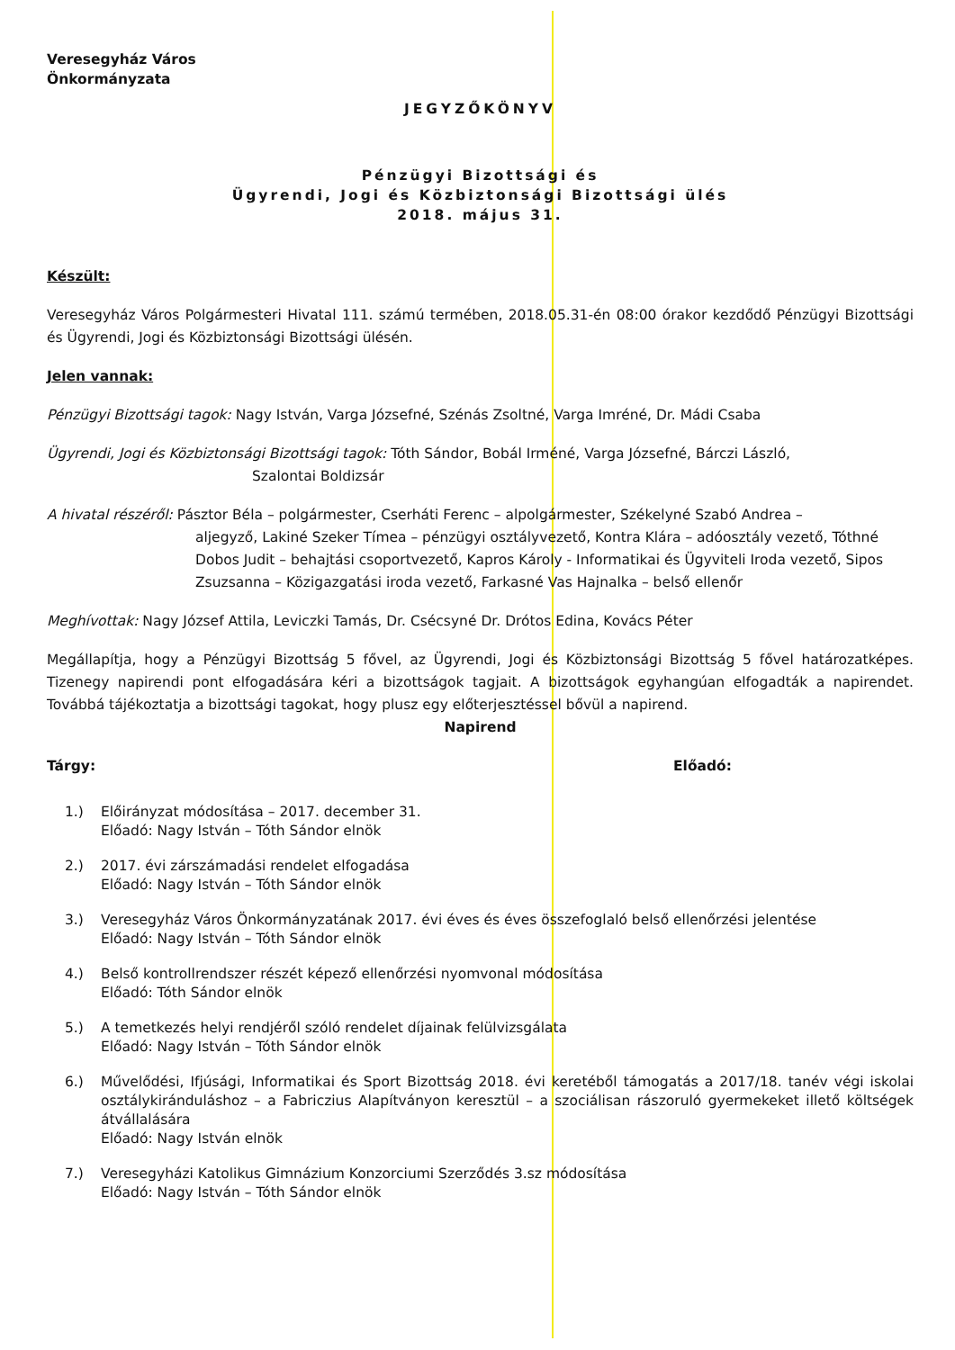Veresegyház Város
Önkormányzata
JEGYZŐKÖNYV
Pénzügyi Bizottsági és
Ügyrendi, Jogi és Közbiztonsági Bizottsági ülés
2018. május 31.
Készült:
Veresegyház Város Polgármesteri Hivatal 111. számú termében, 2018.05.31-én 08:00 órakor kezdődő Pénzügyi Bizottsági és Ügyrendi, Jogi és Közbiztonsági Bizottsági ülésén.
Jelen vannak:
Pénzügyi Bizottsági tagok: Nagy István, Varga Józsefné, Szénás Zsoltné, Varga Imréné, Dr. Mádi Csaba
Ügyrendi, Jogi és Közbiztonsági Bizottsági tagok: Tóth Sándor, Bobál Irméné, Varga Józsefné, Bárczi László,
Szalontai Boldizsár
A hivatal részéről: Pásztor Béla – polgármester, Cserháti Ferenc – alpolgármester, Székelyné Szabó Andrea –
aljegyző, Lakiné Szeker Tímea – pénzügyi osztályvezető, Kontra Klára – adóosztály vezető, Tóthné Dobos Judit – behajtási csoportvezető, Kapros Károly - Informatikai és Ügyviteli Iroda vezető, Sipos Zsuzsanna – Közigazgatási iroda vezető, Farkasné Vas Hajnalka – belső ellenőr
Meghívottak: Nagy József Attila, Leviczki Tamás, Dr. Csécsyné Dr. Drótos Edina, Kovács Péter
Megállapítja, hogy a Pénzügyi Bizottság 5 fővel, az Ügyrendi, Jogi és Közbiztonsági Bizottság 5 fővel határozatképes. Tizenegy napirendi pont elfogadására kéri a bizottságok tagjait. A bizottságok egyhangúan elfogadták a napirendet. Továbbá tájékoztatja a bizottsági tagokat, hogy plusz egy előterjesztéssel bővül a napirend.
Napirend
Tárgy: Előadó:
1.) Előirányzat módosítása – 2017. december 31.
Előadó: Nagy István – Tóth Sándor elnök
2.) 2017. évi zárszámadási rendelet elfogadása
Előadó: Nagy István – Tóth Sándor elnök
3.) Veresegyház Város Önkormányzatának 2017. évi éves és éves összefoglaló belső ellenőrzési jelentése
Előadó: Nagy István – Tóth Sándor elnök
4.) Belső kontrollrendszer részét képező ellenőrzési nyomvonal módosítása
Előadó: Tóth Sándor elnök
5.) A temetkezés helyi rendjéről szóló rendelet díjainak felülvizsgálata
Előadó: Nagy István – Tóth Sándor elnök
6.) Művelődési, Ifjúsági, Informatikai és Sport Bizottság 2018. évi keretéből támogatás a 2017/18. tanév végi iskolai osztálykiránduláshoz – a Fabriczius Alapítványon keresztül – a szociálisan rászoruló gyermekeket illető költségek átvállalására
Előadó: Nagy István elnök
7.) Veresegyházi Katolikus Gimnázium Konzorciumi Szerződés 3.sz módosítása
Előadó: Nagy István – Tóth Sándor elnök